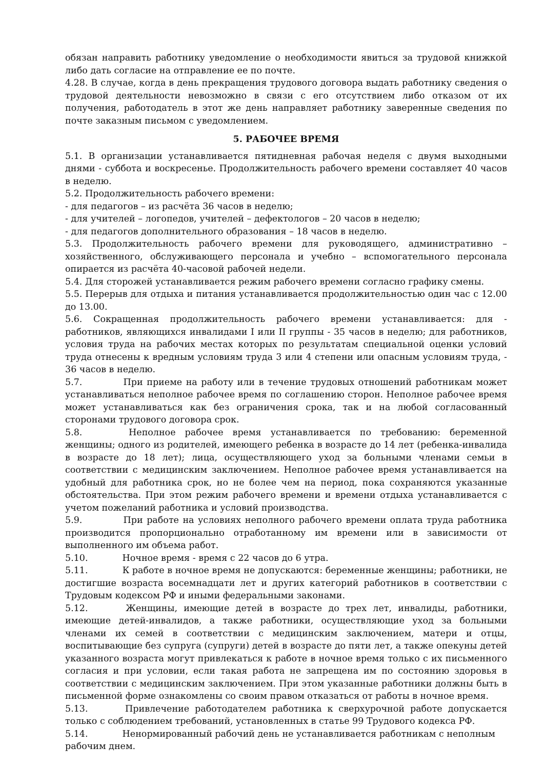обязан направить работнику уведомление о необходимости явиться за трудовой книжкой либо дать согласие на отправление ее по почте.
4.28. В случае, когда в день прекращения трудового договора выдать работнику сведения о трудовой деятельности невозможно в связи с его отсутствием либо отказом от их получения, работодатель в этот же день направляет работнику заверенные сведения по почте заказным письмом с уведомлением.
5. РАБОЧЕЕ ВРЕМЯ
5.1. В организации устанавливается пятидневная рабочая неделя с двумя выходными днями - суббота и воскресенье. Продолжительность рабочего времени составляет 40 часов в неделю.
5.2. Продолжительность рабочего времени:
- для педагогов – из расчёта 36 часов в неделю;
- для учителей – логопедов, учителей – дефектологов – 20 часов в неделю;
- для педагогов дополнительного образования – 18 часов в неделю.
5.3. Продолжительность рабочего времени для руководящего, административно – хозяйственного, обслуживающего персонала и учебно – вспомогательного персонала опирается из расчёта 40-часовой рабочей недели.
5.4. Для сторожей устанавливается режим рабочего времени согласно графику смены.
5.5. Перерыв для отдыха и питания устанавливается продолжительностью один час с 12.00 до 13.00.
5.6. Сокращенная продолжительность рабочего времени устанавливается: для - работников, являющихся инвалидами I или II группы - 35 часов в неделю; для работников, условия труда на рабочих местах которых по результатам специальной оценки условий труда отнесены к вредным условиям труда 3 или 4 степени или опасным условиям труда, - 36 часов в неделю.
5.7. При приеме на работу или в течение трудовых отношений работникам может устанавливаться неполное рабочее время по соглашению сторон. Неполное рабочее время может устанавливаться как без ограничения срока, так и на любой согласованный сторонами трудового договора срок.
5.8. Неполное рабочее время устанавливается по требованию: беременной женщины; одного из родителей, имеющего ребенка в возрасте до 14 лет (ребенка-инвалида в возрасте до 18 лет); лица, осуществляющего уход за больными членами семьи в соответствии с медицинским заключением. Неполное рабочее время устанавливается на удобный для работника срок, но не более чем на период, пока сохраняются указанные обстоятельства. При этом режим рабочего времени и времени отдыха устанавливается с учетом пожеланий работника и условий производства.
5.9. При работе на условиях неполного рабочего времени оплата труда работника производится пропорционально отработанному им времени или в зависимости от выполненного им объема работ.
5.10. Ночное время - время с 22 часов до 6 утра.
5.11. К работе в ночное время не допускаются: беременные женщины; работники, не достигшие возраста восемнадцати лет и других категорий работников в соответствии с Трудовым кодексом РФ и иными федеральными законами.
5.12. Женщины, имеющие детей в возрасте до трех лет, инвалиды, работники, имеющие детей-инвалидов, а также работники, осуществляющие уход за больными членами их семей в соответствии с медицинским заключением, матери и отцы, воспитывающие без супруга (супруги) детей в возрасте до пяти лет, а также опекуны детей указанного возраста могут привлекаться к работе в ночное время только с их письменного согласия и при условии, если такая работа не запрещена им по состоянию здоровья в соответствии с медицинским заключением. При этом указанные работники должны быть в письменной форме ознакомлены со своим правом отказаться от работы в ночное время.
5.13. Привлечение работодателем работника к сверхурочной работе допускается только с соблюдением требований, установленных в статье 99 Трудового кодекса РФ.
5.14. Ненормированный рабочий день не устанавливается работникам с неполным
рабочим днем.